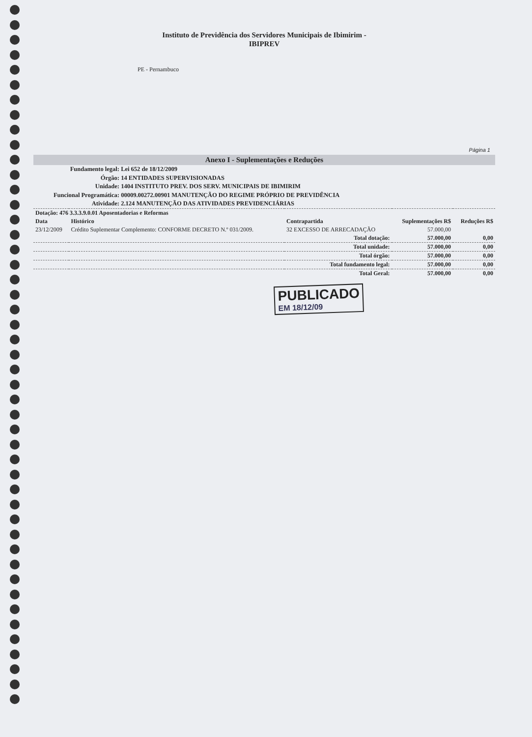Instituto de Previdência dos Servidores Municipais de Ibimirim -
IBIPREV
PE - Pernambuco
Página 1
Anexo I - Suplementações e Reduções
Fundamento legal: Lei 652 de 18/12/2009
Órgão: 14 ENTIDADES SUPERVISIONADAS
Unidade: 1404 INSTITUTO PREV. DOS SERV. MUNICIPAIS DE IBIMIRIM
Funcional Programática: 00009.00272.00901 MANUTENÇÃO DO REGIME PRÓPRIO DE PREVIDÊNCIA
Atividade: 2.124 MANUTENÇÃO DAS ATIVIDADES PREVIDENCIÁRIAS
| Dotação: 476 3.3.3.9.0.01 Aposentadorias e Reformas | | | | |
| --- | --- | --- | --- | --- |
| Data | Histórico | Contrapartida | Suplementações R$ | Reduções R$ |
| 23/12/2009 | Crédito Suplementar Complemento: CONFORME DECRETO N.º 031/2009. | 32 EXCESSO DE ARRECADAÇÃO | 57.000,00 | |
| Total dotação: | | | 57.000,00 | 0,00 |
| Total unidade: | | | 57.000,00 | 0,00 |
| Total órgão: | | | 57.000,00 | 0,00 |
| Total fundamento legal: | | | 57.000,00 | 0,00 |
| Total Geral: | | | 57.000,00 | 0,00 |
PUBLICADO
EM 18/12/09